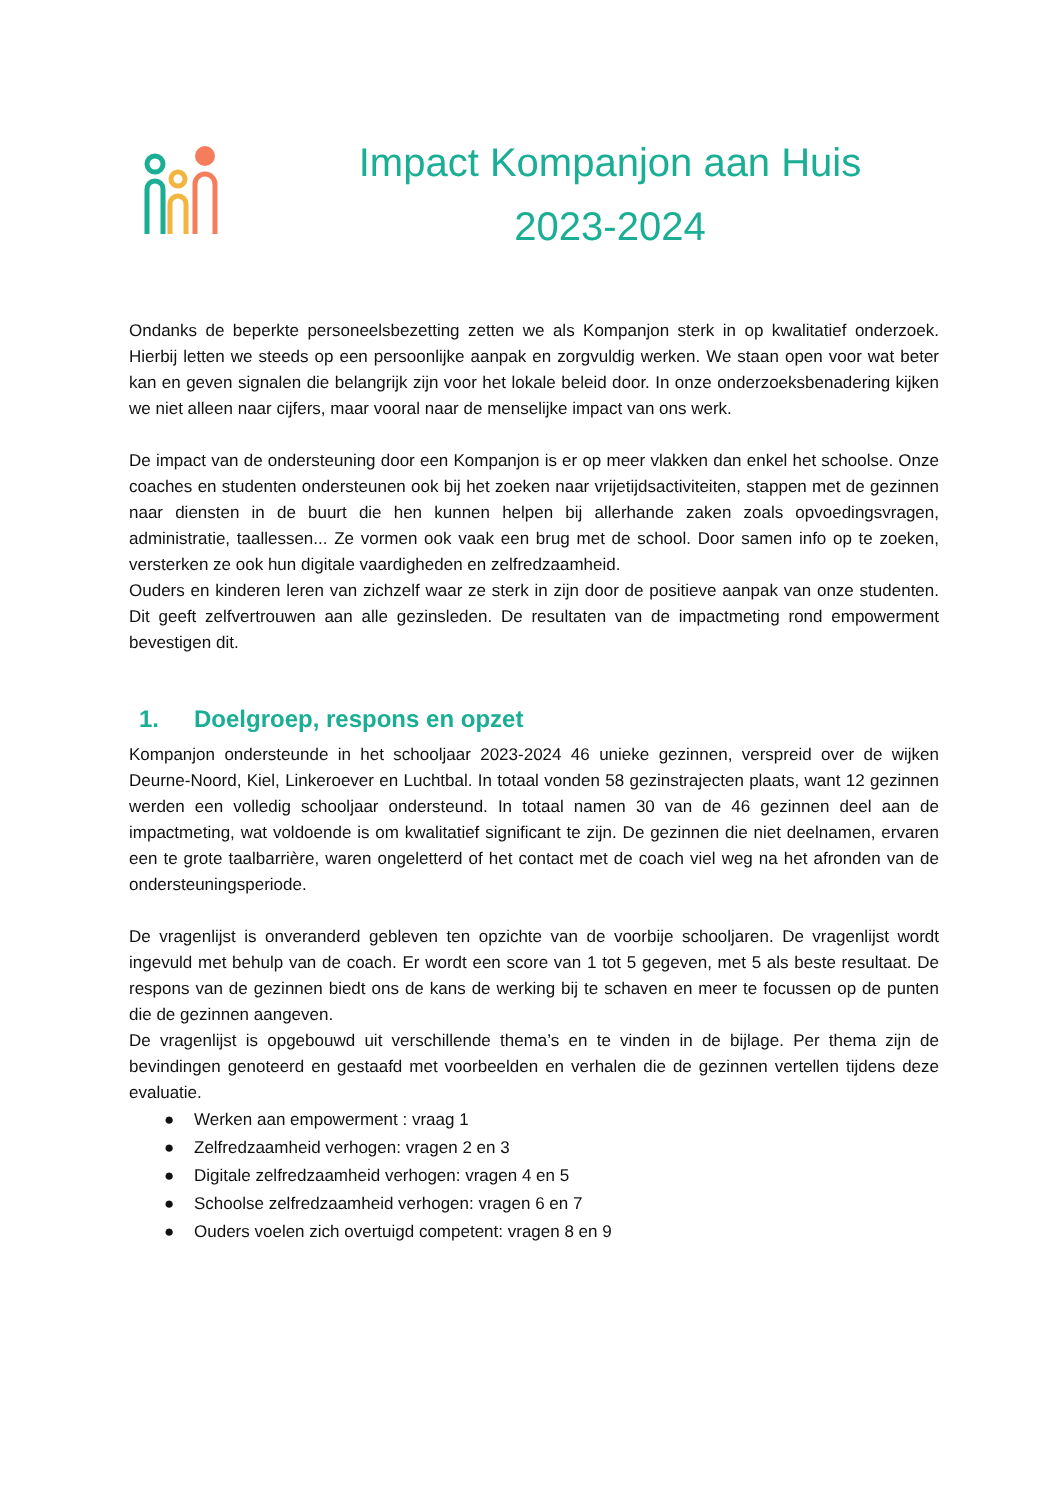Impact Kompanjon aan Huis
2023-2024
Ondanks de beperkte personeelsbezetting zetten we als Kompanjon sterk in op kwalitatief onderzoek. Hierbij letten we steeds op een persoonlijke aanpak en zorgvuldig werken. We staan open voor wat beter kan en geven signalen die belangrijk zijn voor het lokale beleid door. In onze onderzoeksbenadering kijken we niet alleen naar cijfers, maar vooral naar de menselijke impact van ons werk.
De impact van de ondersteuning door een Kompanjon is er op meer vlakken dan enkel het schoolse. Onze coaches en studenten ondersteunen ook bij het zoeken naar vrijetijdsactiviteiten, stappen met de gezinnen naar diensten in de buurt die hen kunnen helpen bij allerhande zaken zoals opvoedingsvragen, administratie, taallessen... Ze vormen ook vaak een brug met de school. Door samen info op te zoeken, versterken ze ook hun digitale vaardigheden en zelfredzaamheid.
Ouders en kinderen leren van zichzelf waar ze sterk in zijn door de positieve aanpak van onze studenten. Dit geeft zelfvertrouwen aan alle gezinsleden. De resultaten van de impactmeting rond empowerment bevestigen dit.
1. Doelgroep, respons en opzet
Kompanjon ondersteunde in het schooljaar 2023-2024 46 unieke gezinnen, verspreid over de wijken Deurne-Noord, Kiel, Linkeroever en Luchtbal. In totaal vonden 58 gezinstrajecten plaats, want 12 gezinnen werden een volledig schooljaar ondersteund. In totaal namen 30 van de 46 gezinnen deel aan de impactmeting, wat voldoende is om kwalitatief significant te zijn. De gezinnen die niet deelnamen, ervaren een te grote taalbarrière, waren ongeletterd of het contact met de coach viel weg na het afronden van de ondersteuningsperiode.
De vragenlijst is onveranderd gebleven ten opzichte van de voorbije schooljaren. De vragenlijst wordt ingevuld met behulp van de coach. Er wordt een score van 1 tot 5 gegeven, met 5 als beste resultaat. De respons van de gezinnen biedt ons de kans de werking bij te schaven en meer te focussen op de punten die de gezinnen aangeven.
De vragenlijst is opgebouwd uit verschillende thema’s en te vinden in de bijlage. Per thema zijn de bevindingen genoteerd en gestaafd met voorbeelden en verhalen die de gezinnen vertellen tijdens deze evaluatie.
● Werken aan empowerment : vraag 1
● Zelfredzaamheid verhogen: vragen 2 en 3
● Digitale zelfredzaamheid verhogen: vragen 4 en 5
● Schoolse zelfredzaamheid verhogen: vragen 6 en 7
● Ouders voelen zich overtuigd competent: vragen 8 en 9